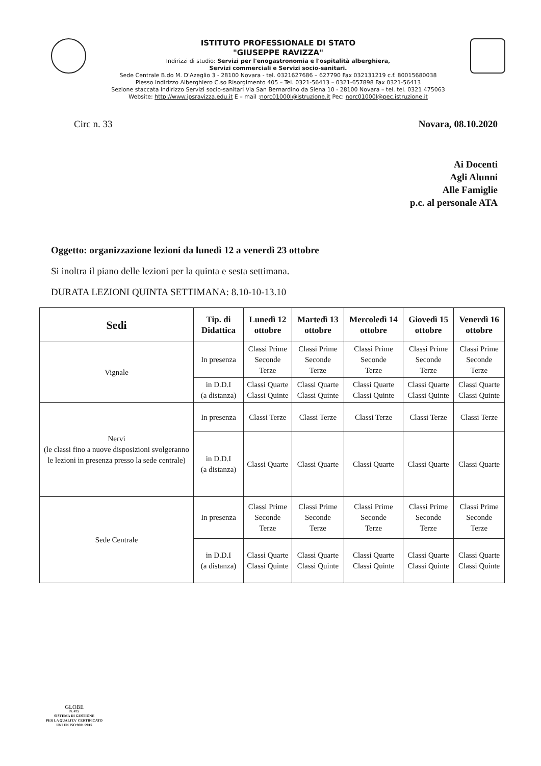ISTITUTO PROFESSIONALE DI STATO
"GIUSEPPE RAVIZZA"
Indirizzi di studio: Servizi per l'enogastronomia e l'ospitalità alberghiera,
Servizi commerciali e Servizi socio-sanitari.
Sede Centrale B.do M. D'Azeglio 3 - 28100 Novara - tel. 0321627686 – 627790 Fax 032131219 c.f. 80015680038
Plesso Indirizzo Alberghiero C.so Risorgimento 405 – Tel. 0321-56413 – 0321-657898 Fax 0321-56413
Sezione staccata Indirizzo Servizi socio-sanitari Via San Bernardino da Siena 10 - 28100 Novara – tel. tel. 0321 475063
Website: http://www.ipsravizza.edu.it E – mail :norc01000l@istruzione.it Pec: norc01000l@pec.istruzione.it
Circ n. 33 Novara, 08.10.2020
Ai Docenti
Agli Alunni
Alle Famiglie
p.c. al personale ATA
Oggetto: organizzazione lezioni da lunedì 12 a venerdì 23 ottobre
Si inoltra il piano delle lezioni per la quinta e sesta settimana.
DURATA LEZIONI QUINTA SETTIMANA: 8.10-10-13.10
| Sedi | Tip. di Didattica | Lunedì 12 ottobre | Martedì 13 ottobre | Mercoledì 14 ottobre | Giovedì 15 ottobre | Venerdì 16 ottobre |
| --- | --- | --- | --- | --- | --- | --- |
| Vignale | In presenza | Classi Prime Seconde Terze | Classi Prime Seconde Terze | Classi Prime Seconde Terze | Classi Prime Seconde Terze | Classi Prime Seconde Terze |
| | in D.D.I (a distanza) | Classi Quarte Classi Quinte | Classi Quarte Classi Quinte | Classi Quarte Classi Quinte | Classi Quarte Classi Quinte | Classi Quarte Classi Quinte |
| Nervi (le classi fino a nuove disposizioni svolgeranno le lezioni in presenza presso la sede centrale) | In presenza | Classi Terze | Classi Terze | Classi Terze | Classi Terze | Classi Terze |
| | in D.D.I (a distanza) | Classi Quarte | Classi Quarte | Classi Quarte | Classi Quarte | Classi Quarte |
| Sede Centrale | In presenza | Classi Prime Seconde Terze | Classi Prime Seconde Terze | Classi Prime Seconde Terze | Classi Prime Seconde Terze | Classi Prime Seconde Terze |
| | in D.D.I (a distanza) | Classi Quarte Classi Quinte | Classi Quarte Classi Quinte | Classi Quarte Classi Quinte | Classi Quarte Classi Quinte | Classi Quarte Classi Quinte |
GLOBE
N. 475
SISTEMA DI GESTIONE
PER LA QUALITA' CERTIFICATO
UNI EN ISO 9001:2015